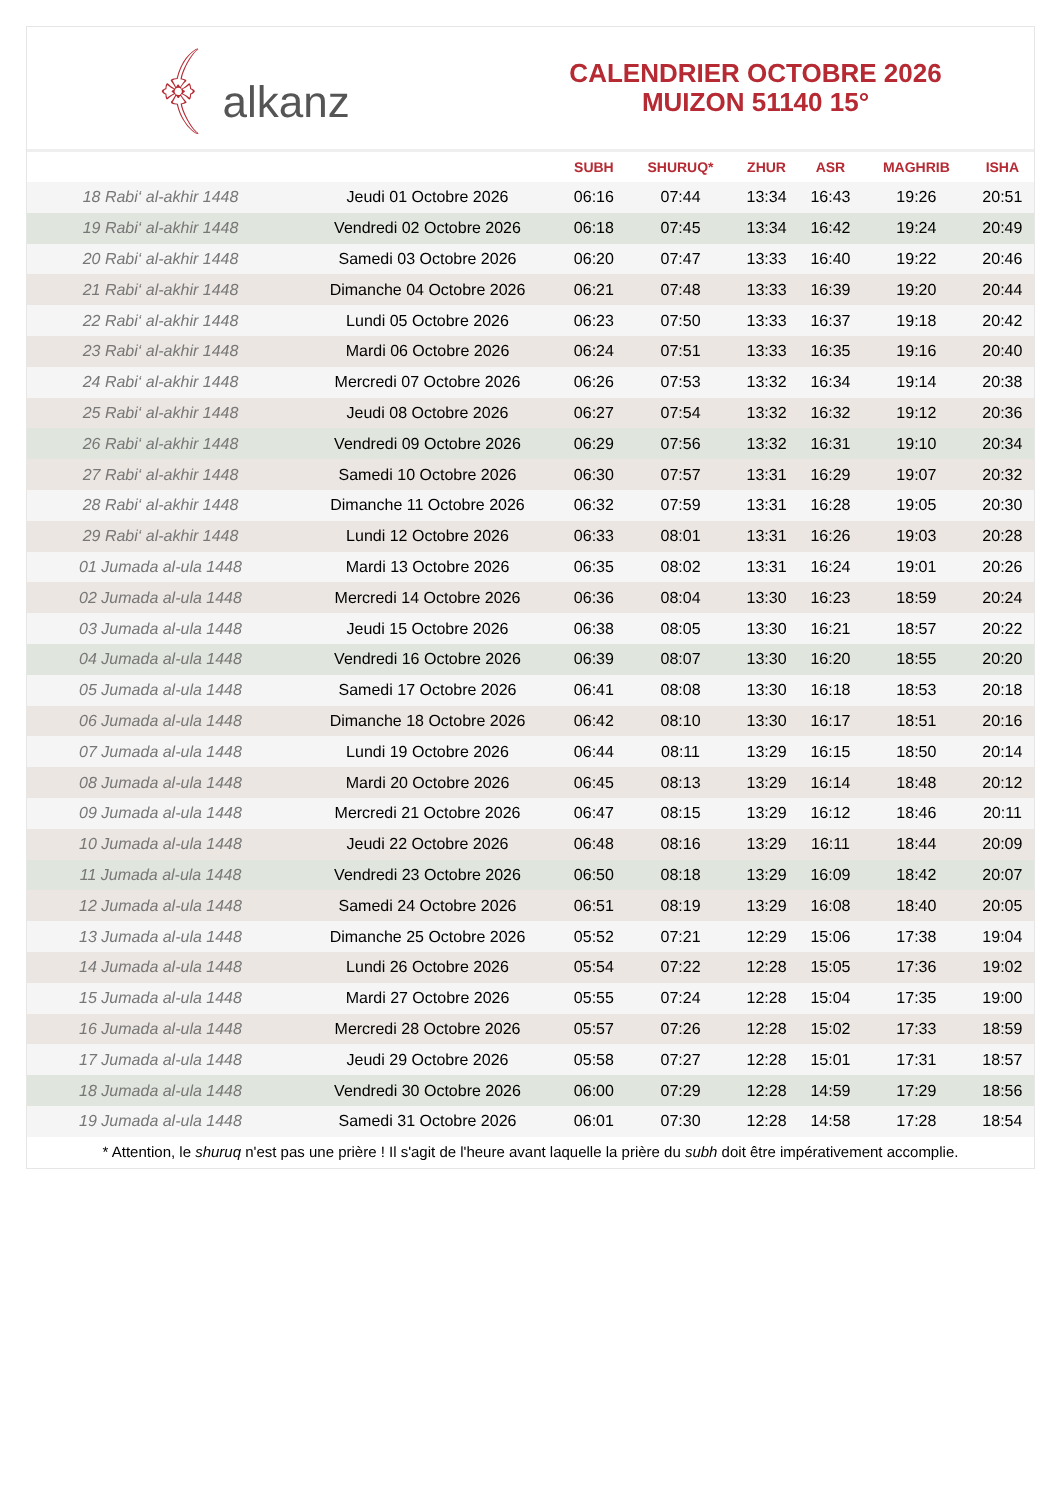﴾ alkanz
CALENDRIER OCTOBRE 2026
MUIZON 51140 15°
| | | SUBH | SHURUQ* | ZHUR | ASR | MAGHRIB | ISHA |
| --- | --- | --- | --- | --- | --- | --- | --- |
| 18 Rabi‘ al-akhir 1448 | Jeudi 01 Octobre 2026 | 06:16 | 07:44 | 13:34 | 16:43 | 19:26 | 20:51 |
| 19 Rabi‘ al-akhir 1448 | Vendredi 02 Octobre 2026 | 06:18 | 07:45 | 13:34 | 16:42 | 19:24 | 20:49 |
| 20 Rabi‘ al-akhir 1448 | Samedi 03 Octobre 2026 | 06:20 | 07:47 | 13:33 | 16:40 | 19:22 | 20:46 |
| 21 Rabi‘ al-akhir 1448 | Dimanche 04 Octobre 2026 | 06:21 | 07:48 | 13:33 | 16:39 | 19:20 | 20:44 |
| 22 Rabi‘ al-akhir 1448 | Lundi 05 Octobre 2026 | 06:23 | 07:50 | 13:33 | 16:37 | 19:18 | 20:42 |
| 23 Rabi‘ al-akhir 1448 | Mardi 06 Octobre 2026 | 06:24 | 07:51 | 13:33 | 16:35 | 19:16 | 20:40 |
| 24 Rabi‘ al-akhir 1448 | Mercredi 07 Octobre 2026 | 06:26 | 07:53 | 13:32 | 16:34 | 19:14 | 20:38 |
| 25 Rabi‘ al-akhir 1448 | Jeudi 08 Octobre 2026 | 06:27 | 07:54 | 13:32 | 16:32 | 19:12 | 20:36 |
| 26 Rabi‘ al-akhir 1448 | Vendredi 09 Octobre 2026 | 06:29 | 07:56 | 13:32 | 16:31 | 19:10 | 20:34 |
| 27 Rabi‘ al-akhir 1448 | Samedi 10 Octobre 2026 | 06:30 | 07:57 | 13:31 | 16:29 | 19:07 | 20:32 |
| 28 Rabi‘ al-akhir 1448 | Dimanche 11 Octobre 2026 | 06:32 | 07:59 | 13:31 | 16:28 | 19:05 | 20:30 |
| 29 Rabi‘ al-akhir 1448 | Lundi 12 Octobre 2026 | 06:33 | 08:01 | 13:31 | 16:26 | 19:03 | 20:28 |
| 01 Jumada al-ula 1448 | Mardi 13 Octobre 2026 | 06:35 | 08:02 | 13:31 | 16:24 | 19:01 | 20:26 |
| 02 Jumada al-ula 1448 | Mercredi 14 Octobre 2026 | 06:36 | 08:04 | 13:30 | 16:23 | 18:59 | 20:24 |
| 03 Jumada al-ula 1448 | Jeudi 15 Octobre 2026 | 06:38 | 08:05 | 13:30 | 16:21 | 18:57 | 20:22 |
| 04 Jumada al-ula 1448 | Vendredi 16 Octobre 2026 | 06:39 | 08:07 | 13:30 | 16:20 | 18:55 | 20:20 |
| 05 Jumada al-ula 1448 | Samedi 17 Octobre 2026 | 06:41 | 08:08 | 13:30 | 16:18 | 18:53 | 20:18 |
| 06 Jumada al-ula 1448 | Dimanche 18 Octobre 2026 | 06:42 | 08:10 | 13:30 | 16:17 | 18:51 | 20:16 |
| 07 Jumada al-ula 1448 | Lundi 19 Octobre 2026 | 06:44 | 08:11 | 13:29 | 16:15 | 18:50 | 20:14 |
| 08 Jumada al-ula 1448 | Mardi 20 Octobre 2026 | 06:45 | 08:13 | 13:29 | 16:14 | 18:48 | 20:12 |
| 09 Jumada al-ula 1448 | Mercredi 21 Octobre 2026 | 06:47 | 08:15 | 13:29 | 16:12 | 18:46 | 20:11 |
| 10 Jumada al-ula 1448 | Jeudi 22 Octobre 2026 | 06:48 | 08:16 | 13:29 | 16:11 | 18:44 | 20:09 |
| 11 Jumada al-ula 1448 | Vendredi 23 Octobre 2026 | 06:50 | 08:18 | 13:29 | 16:09 | 18:42 | 20:07 |
| 12 Jumada al-ula 1448 | Samedi 24 Octobre 2026 | 06:51 | 08:19 | 13:29 | 16:08 | 18:40 | 20:05 |
| 13 Jumada al-ula 1448 | Dimanche 25 Octobre 2026 | 05:52 | 07:21 | 12:29 | 15:06 | 17:38 | 19:04 |
| 14 Jumada al-ula 1448 | Lundi 26 Octobre 2026 | 05:54 | 07:22 | 12:28 | 15:05 | 17:36 | 19:02 |
| 15 Jumada al-ula 1448 | Mardi 27 Octobre 2026 | 05:55 | 07:24 | 12:28 | 15:04 | 17:35 | 19:00 |
| 16 Jumada al-ula 1448 | Mercredi 28 Octobre 2026 | 05:57 | 07:26 | 12:28 | 15:02 | 17:33 | 18:59 |
| 17 Jumada al-ula 1448 | Jeudi 29 Octobre 2026 | 05:58 | 07:27 | 12:28 | 15:01 | 17:31 | 18:57 |
| 18 Jumada al-ula 1448 | Vendredi 30 Octobre 2026 | 06:00 | 07:29 | 12:28 | 14:59 | 17:29 | 18:56 |
| 19 Jumada al-ula 1448 | Samedi 31 Octobre 2026 | 06:01 | 07:30 | 12:28 | 14:58 | 17:28 | 18:54 |
* Attention, le shuruq n'est pas une prière ! Il s'agit de l'heure avant laquelle la prière du subh doit être impérativement accomplie.